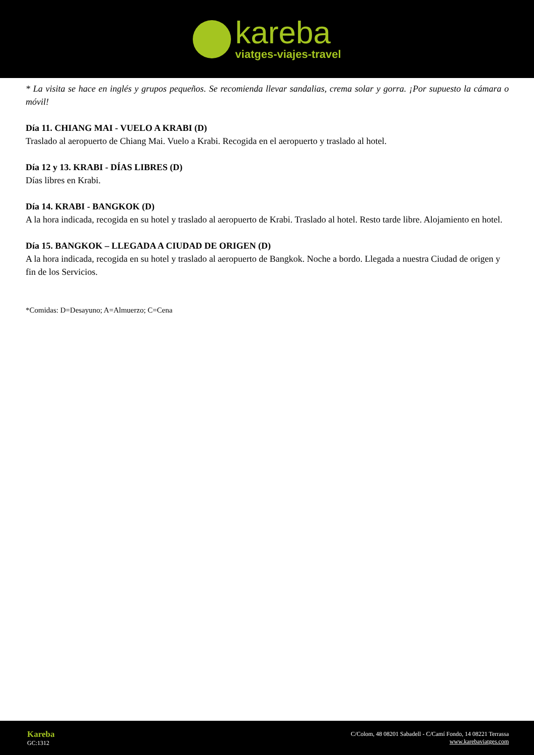kareba
viatges-viajes-travel
* La visita se hace en inglés y grupos pequeños. Se recomienda llevar sandalias, crema solar y gorra. ¡Por supuesto la cámara o móvil!
Día 11. CHIANG MAI - VUELO A KRABI (D)
Traslado al aeropuerto de Chiang Mai. Vuelo a Krabi. Recogida en el aeropuerto y traslado al hotel.
Día 12 y 13. KRABI - DÍAS LIBRES (D)
Días libres en Krabi.
Día 14. KRABI - BANGKOK (D)
A la hora indicada, recogida en su hotel y traslado al aeropuerto de Krabi. Traslado al hotel. Resto tarde libre. Alojamiento en hotel.
Día 15. BANGKOK – LLEGADA A CIUDAD DE ORIGEN (D)
A la hora indicada, recogida en su hotel y traslado al aeropuerto de Bangkok. Noche a bordo. Llegada a nuestra Ciudad de origen y fin de los Servicios.
*Comidas: D=Desayuno; A=Almuerzo; C=Cena
Kareba
GC:1312
C/Colom, 48 08201 Sabadell - C/Camí Fondo, 14 08221 Terrassa
www.karebaviatges.com